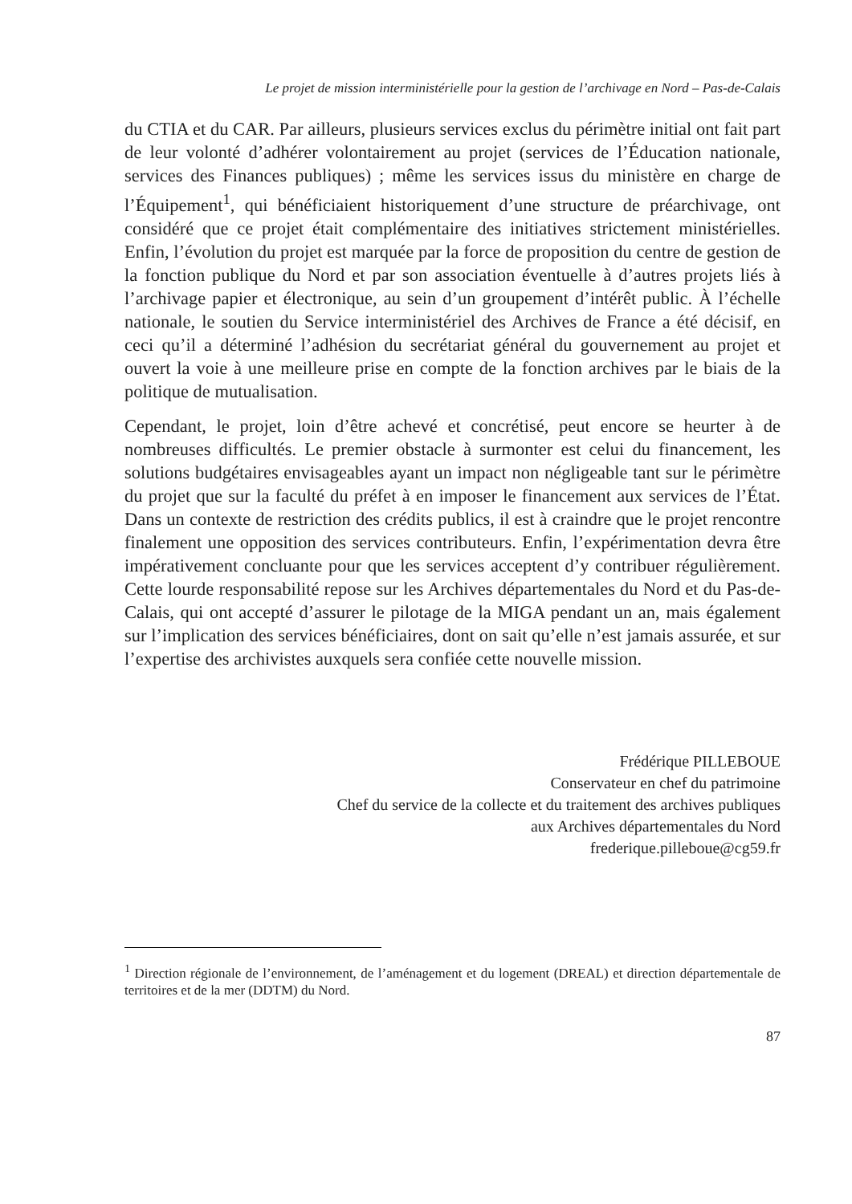Le projet de mission interministérielle pour la gestion de l’archivage en Nord – Pas-de-Calais
du CTIA et du CAR. Par ailleurs, plusieurs services exclus du périmètre initial ont fait part de leur volonté d’adhérer volontairement au projet (services de l’Éducation nationale, services des Finances publiques) ; même les services issus du ministère en charge de l’Équipement<sup>1</sup>, qui bénéficiaient historiquement d’une structure de préarchivage, ont considéré que ce projet était complémentaire des initiatives strictement ministérielles. Enfin, l’évolution du projet est marquée par la force de proposition du centre de gestion de la fonction publique du Nord et par son association éventuelle à d’autres projets liés à l’archivage papier et électronique, au sein d’un groupement d’intérêt public. À l’échelle nationale, le soutien du Service interministériel des Archives de France a été décisif, en ceci qu’il a déterminé l’adhésion du secrétariat général du gouvernement au projet et ouvert la voie à une meilleure prise en compte de la fonction archives par le biais de la politique de mutualisation.
Cependant, le projet, loin d’être achevé et concrétisé, peut encore se heurter à de nombreuses difficultés. Le premier obstacle à surmonter est celui du financement, les solutions budgétaires envisageables ayant un impact non négligeable tant sur le périmètre du projet que sur la faculté du préfet à en imposer le financement aux services de l’État. Dans un contexte de restriction des crédits publics, il est à craindre que le projet rencontre finalement une opposition des services contributeurs. Enfin, l’expérimentation devra être impérativement concluante pour que les services acceptent d’y contribuer régulièrement. Cette lourde responsabilité repose sur les Archives départementales du Nord et du Pas-de-Calais, qui ont accepté d’assurer le pilotage de la MIGA pendant un an, mais également sur l’implication des services bénéficiaires, dont on sait qu’elle n’est jamais assurée, et sur l’expertise des archivistes auxquels sera confiée cette nouvelle mission.
Frédérique PILLEBOUE
Conservateur en chef du patrimoine
Chef du service de la collecte et du traitement des archives publiques
aux Archives départementales du Nord
frederique.pilleboue@cg59.fr
<sup>1</sup> Direction régionale de l’environnement, de l’aménagement et du logement (DREAL) et direction départementale de territoires et de la mer (DDTM) du Nord.
87